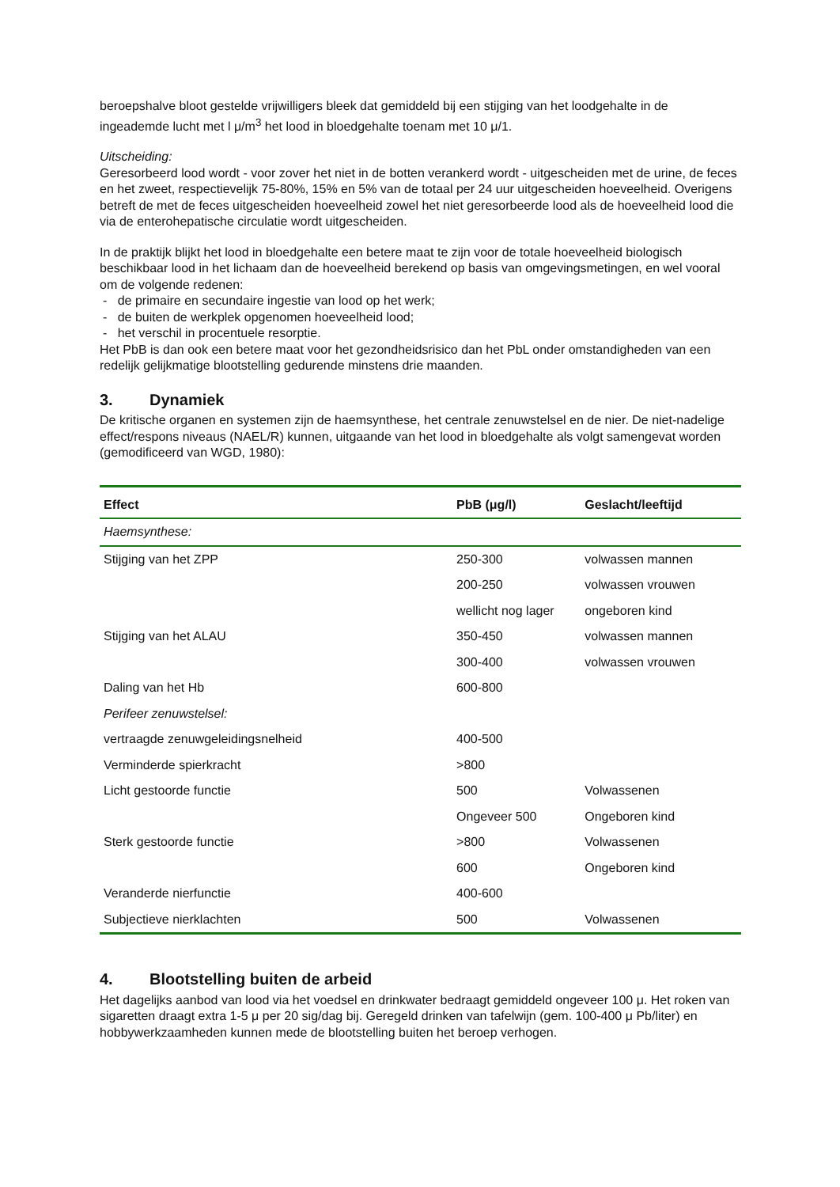beroepshalve bloot gestelde vrijwilligers bleek dat gemiddeld bij een stijging van het loodgehalte in de ingeademde lucht met l μ/m<sup>3</sup> het lood in bloedgehalte toenam met 10 μ/1.
Uitscheiding:
Geresorbeerd lood wordt - voor zover het niet in de botten verankerd wordt - uitgescheiden met de urine, de feces en het zweet, respectievelijk 75-80%, 15% en 5% van de totaal per 24 uur uitgescheiden hoeveelheid. Overigens betreft de met de feces uitgescheiden hoeveelheid zowel het niet geresorbeerde lood als de hoeveelheid lood die via de enterohepatische circulatie wordt uitgescheiden.
In de praktijk blijkt het lood in bloedgehalte een betere maat te zijn voor de totale hoeveelheid biologisch beschikbaar lood in het lichaam dan de hoeveelheid berekend op basis van omgevingsmetingen, en wel vooral om de volgende redenen:
- de primaire en secundaire ingestie van lood op het werk;
- de buiten de werkplek opgenomen hoeveelheid lood;
- het verschil in procentuele resorptie.
Het PbB is dan ook een betere maat voor het gezondheidsrisico dan het PbL onder omstandigheden van een redelijk gelijkmatige blootstelling gedurende minstens drie maanden.
3. Dynamiek
De kritische organen en systemen zijn de haemsynthese, het centrale zenuwstelsel en de nier. De niet-nadelige effect/respons niveaus (NAEL/R) kunnen, uitgaande van het lood in bloedgehalte als volgt samengevat worden (gemodificeerd van WGD, 1980):
| Effect | PbB (μg/l) | Geslacht/leeftijd |
| --- | --- | --- |
| Haemsynthese: | | |
| Stijging van het ZPP | 250-300 | volwassen mannen |
| | 200-250 | volwassen vrouwen |
| | wellicht nog lager | ongeboren kind |
| Stijging van het ALAU | 350-450 | volwassen mannen |
| | 300-400 | volwassen vrouwen |
| Daling van het Hb | 600-800 | |
| Perifeer zenuwstelsel: | | |
| vertraagde zenuwgeleidingsnelheid | 400-500 | |
| Verminderde spierkracht | >800 | |
| Licht gestoorde functie | 500 | Volwassenen |
| | Ongeveer 500 | Ongeboren kind |
| Sterk gestoorde functie | >800 | Volwassenen |
| | 600 | Ongeboren kind |
| Veranderde nierfunctie | 400-600 | |
| Subjectieve nierklachten | 500 | Volwassenen |
4. Blootstelling buiten de arbeid
Het dagelijks aanbod van lood via het voedsel en drinkwater bedraagt gemiddeld ongeveer 100 μ. Het roken van sigaretten draagt extra 1-5 μ per 20 sig/dag bij. Geregeld drinken van tafelwijn (gem. 100-400 μ Pb/liter) en hobbywerkzaamheden kunnen mede de blootstelling buiten het beroep verhogen.